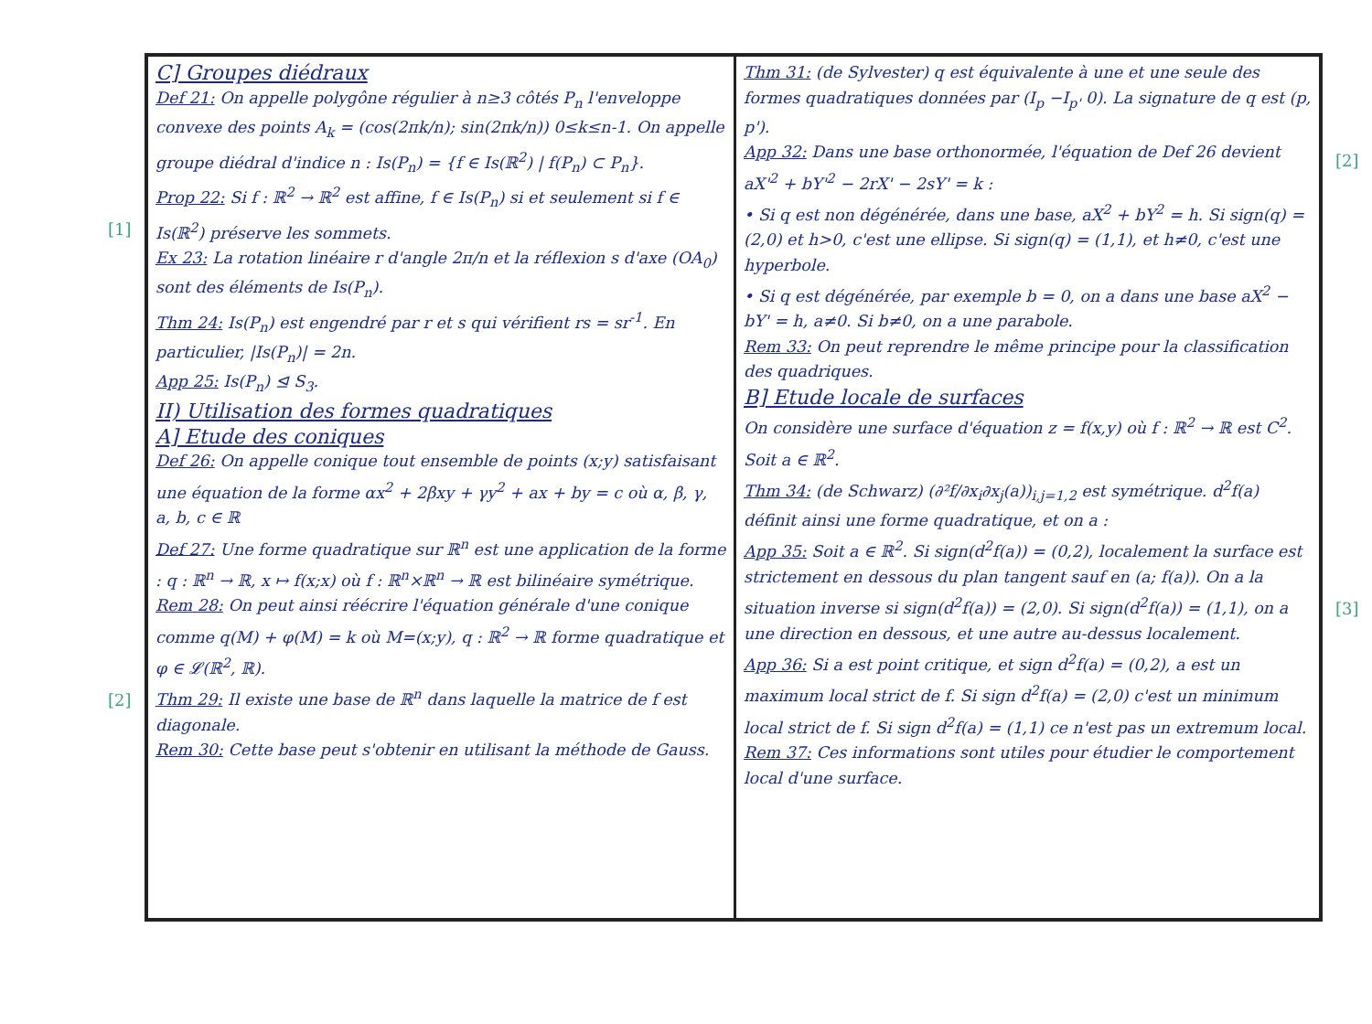[1]
[2]
[2]
[3]
C] Groupes diédraux
Def 21: On appelle polygône régulier à n≥3 côtés P<sub>n</sub> l'enveloppe convexe des points A<sub>k</sub> = (cos(2πk/n); sin(2πk/n)) 0≤k≤n-1. On appelle groupe diédral d'indice n : Is(P<sub>n</sub>) = {f ∈ Is(ℝ<sup>2</sup>) | f(P<sub>n</sub>) ⊂ P<sub>n</sub>}.
Prop 22: Si f : ℝ<sup>2</sup> → ℝ<sup>2</sup> est affine, f ∈ Is(P<sub>n</sub>) si et seulement si f ∈ Is(ℝ<sup>2</sup>) préserve les sommets.
Ex 23: La rotation linéaire r d'angle 2π/n et la réflexion s d'axe (OA<sub>0</sub>) sont des éléments de Is(P<sub>n</sub>).
Thm 24: Is(P<sub>n</sub>) est engendré par r et s qui vérifient rs = sr<sup>-1</sup>. En particulier, |Is(P<sub>n</sub>)| = 2n.
App 25: Is(P<sub>n</sub>) ⊴ S<sub>3</sub>.
II) Utilisation des formes quadratiques
A] Etude des coniques
Def 26: On appelle conique tout ensemble de points (x;y) satisfaisant une équation de la forme αx<sup>2</sup> + 2βxy + γy<sup>2</sup> + ax + by = c où α, β, γ, a, b, c ∈ ℝ
Def 27: Une forme quadratique sur ℝ<sup>n</sup> est une application de la forme : q : ℝ<sup>n</sup> → ℝ, x ↦ f(x;x) où f : ℝ<sup>n</sup>×ℝ<sup>n</sup> → ℝ est bilinéaire symétrique.
Rem 28: On peut ainsi réécrire l'équation générale d'une conique comme q(M) + φ(M) = k où M=(x;y), q : ℝ<sup>2</sup> → ℝ forme quadratique et φ ∈ 𝓛(ℝ<sup>2</sup>, ℝ).
Thm 29: Il existe une base de ℝ<sup>n</sup> dans laquelle la matrice de f est diagonale.
Rem 30: Cette base peut s'obtenir en utilisant la méthode de Gauss.
Thm 31: (de Sylvester) q est équivalente à une et une seule des formes quadratiques données par (I<sub>p</sub> −I<sub>p'</sub> 0). La signature de q est (p, p').
App 32: Dans une base orthonormée, l'équation de Def 26 devient aX'<sup>2</sup> + bY'<sup>2</sup> − 2rX' − 2sY' = k :
• Si q est non dégénérée, dans une base, aX<sup>2</sup> + bY<sup>2</sup> = h. Si sign(q) = (2,0) et h>0, c'est une ellipse. Si sign(q) = (1,1), et h≠0, c'est une hyperbole.
• Si q est dégénérée, par exemple b = 0, on a dans une base aX<sup>2</sup> − bY' = h, a≠0. Si b≠0, on a une parabole.
Rem 33: On peut reprendre le même principe pour la classification des quadriques.
B] Etude locale de surfaces
On considère une surface d'équation z = f(x,y) où f : ℝ<sup>2</sup> → ℝ est C<sup>2</sup>. Soit a ∈ ℝ<sup>2</sup>.
Thm 34: (de Schwarz) (∂²f/∂x<sub>i</sub>∂x<sub>j</sub>(a))<sub>i,j=1,2</sub> est symétrique. d<sup>2</sup>f(a) définit ainsi une forme quadratique, et on a :
App 35: Soit a ∈ ℝ<sup>2</sup>. Si sign(d<sup>2</sup>f(a)) = (0,2), localement la surface est strictement en dessous du plan tangent sauf en (a; f(a)). On a la situation inverse si sign(d<sup>2</sup>f(a)) = (2,0). Si sign(d<sup>2</sup>f(a)) = (1,1), on a une direction en dessous, et une autre au-dessus localement.
App 36: Si a est point critique, et sign d<sup>2</sup>f(a) = (0,2), a est un maximum local strict de f. Si sign d<sup>2</sup>f(a) = (2,0) c'est un minimum local strict de f. Si sign d<sup>2</sup>f(a) = (1,1) ce n'est pas un extremum local.
Rem 37: Ces informations sont utiles pour étudier le comportement local d'une surface.